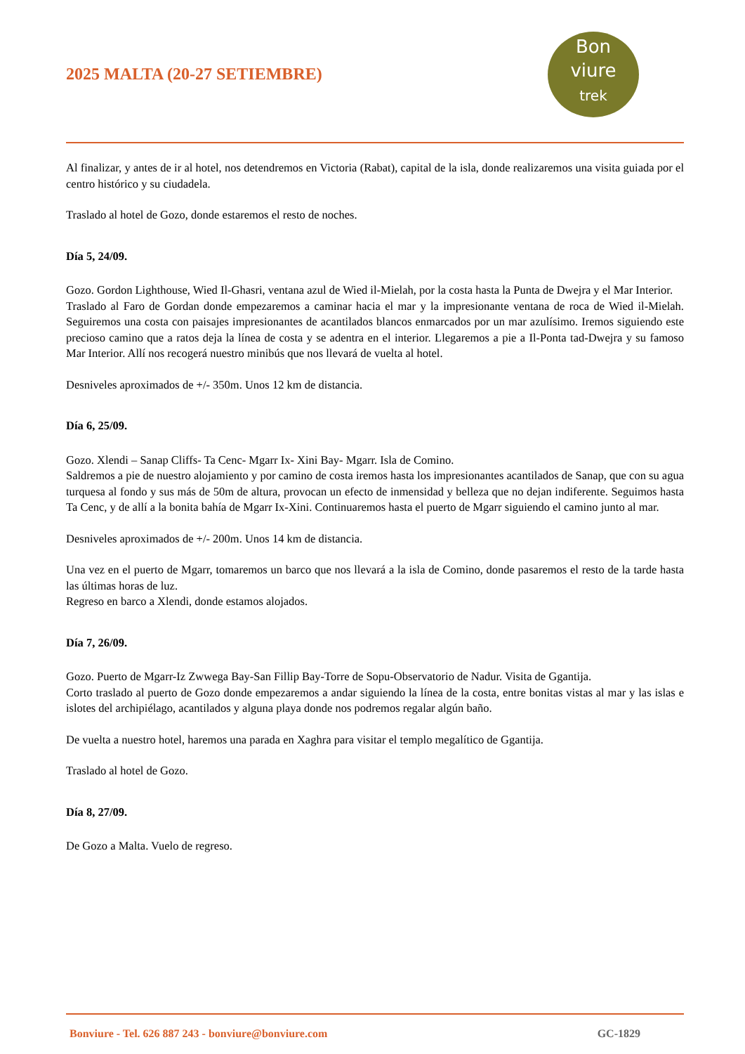2025 MALTA (20-27 SETIEMBRE)
Bon
viure
trek
Al finalizar, y antes de ir al hotel, nos detendremos en Victoria (Rabat), capital de la isla, donde realizaremos una visita guiada por el centro histórico y su ciudadela.
Traslado al hotel de Gozo, donde estaremos el resto de noches.
Día 5, 24/09.
Gozo. Gordon Lighthouse, Wied Il-Ghasri, ventana azul de Wied il-Mielah, por la costa hasta la Punta de Dwejra y el Mar Interior.
Traslado al Faro de Gordan donde empezaremos a caminar hacia el mar y la impresionante ventana de roca de Wied il-Mielah. Seguiremos una costa con paisajes impresionantes de acantilados blancos enmarcados por un mar azulísimo. Iremos siguiendo este precioso camino que a ratos deja la línea de costa y se adentra en el interior. Llegaremos a pie a Il-Ponta tad-Dwejra y su famoso Mar Interior. Allí nos recogerá nuestro minibús que nos llevará de vuelta al hotel.
Desniveles aproximados de +/- 350m. Unos 12 km de distancia.
Día 6, 25/09.
Gozo. Xlendi – Sanap Cliffs- Ta Cenc- Mgarr Ix- Xini Bay- Mgarr. Isla de Comino.
Saldremos a pie de nuestro alojamiento y por camino de costa iremos hasta los impresionantes acantilados de Sanap, que con su agua turquesa al fondo y sus más de 50m de altura, provocan un efecto de inmensidad y belleza que no dejan indiferente. Seguimos hasta Ta Cenc, y de allí a la bonita bahía de Mgarr Ix-Xini. Continuaremos hasta el puerto de Mgarr siguiendo el camino junto al mar.
Desniveles aproximados de +/- 200m. Unos 14 km de distancia.
Una vez en el puerto de Mgarr, tomaremos un barco que nos llevará a la isla de Comino, donde pasaremos el resto de la tarde hasta las últimas horas de luz.
Regreso en barco a Xlendi, donde estamos alojados.
Día 7, 26/09.
Gozo. Puerto de Mgarr-Iz Zwwega Bay-San Fillip Bay-Torre de Sopu-Observatorio de Nadur. Visita de Ggantija.
Corto traslado al puerto de Gozo donde empezaremos a andar siguiendo la línea de la costa, entre bonitas vistas al mar y las islas e islotes del archipiélago, acantilados y alguna playa donde nos podremos regalar algún baño.
De vuelta a nuestro hotel, haremos una parada en Xaghra para visitar el templo megalítico de Ggantija.
Traslado al hotel de Gozo.
Día 8, 27/09.
De Gozo a Malta. Vuelo de regreso.
Bonviure - Tel. 626 887 243 - bonviure@bonviure.com GC-1829